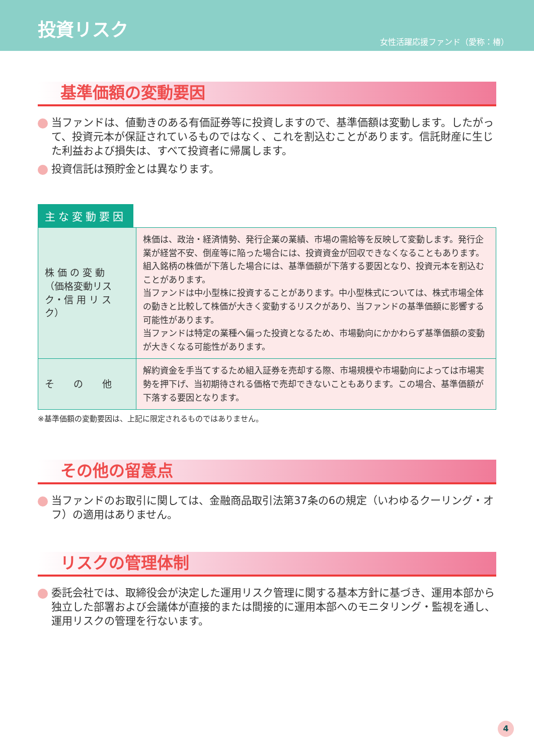投資リスク
女性活躍応援ファンド（愛称：椿）
基準価額の変動要因
当ファンドは、値動きのある有価証券等に投資しますので、基準価額は変動します。したがって、投資元本が保証されているものではなく、これを割込むことがあります。信託財産に生じた利益および損失は、すべて投資者に帰属します。
投資信託は預貯金とは異なります。
主な変動要因
| 株 価 の 変 動 （価格変動リスク・信 用 リ ス ク） | 株価は、政治・経済情勢、発行企業の業績、市場の需給等を反映して変動します。発行企業が経営不安、倒産等に陥った場合には、投資資金が回収できなくなることもあります。組入銘柄の株価が下落した場合には、基準価額が下落する要因となり、投資元本を割込むことがあります。 当ファンドは中小型株に投資することがあります。中小型株式については、株式市場全体の動きと比較して株価が大きく変動するリスクがあり、当ファンドの基準価額に影響する可能性があります。 当ファンドは特定の業種へ偏った投資となるため、市場動向にかかわらず基準価額の変動が大きくなる可能性があります。 |
| そ の 他 | 解約資金を手当てするため組入証券を売却する際、市場規模や市場動向によっては市場実勢を押下げ、当初期待される価格で売却できないこともあります。この場合、基準価額が下落する要因となります。 |
※基準価額の変動要因は、上記に限定されるものではありません。
その他の留意点
当ファンドのお取引に関しては、金融商品取引法第37条の6の規定（いわゆるクーリング・オフ）の適用はありません。
リスクの管理体制
委託会社では、取締役会が決定した運用リスク管理に関する基本方針に基づき、運用本部から独立した部署および会議体が直接的または間接的に運用本部へのモニタリング・監視を通し、運用リスクの管理を行ないます。
4